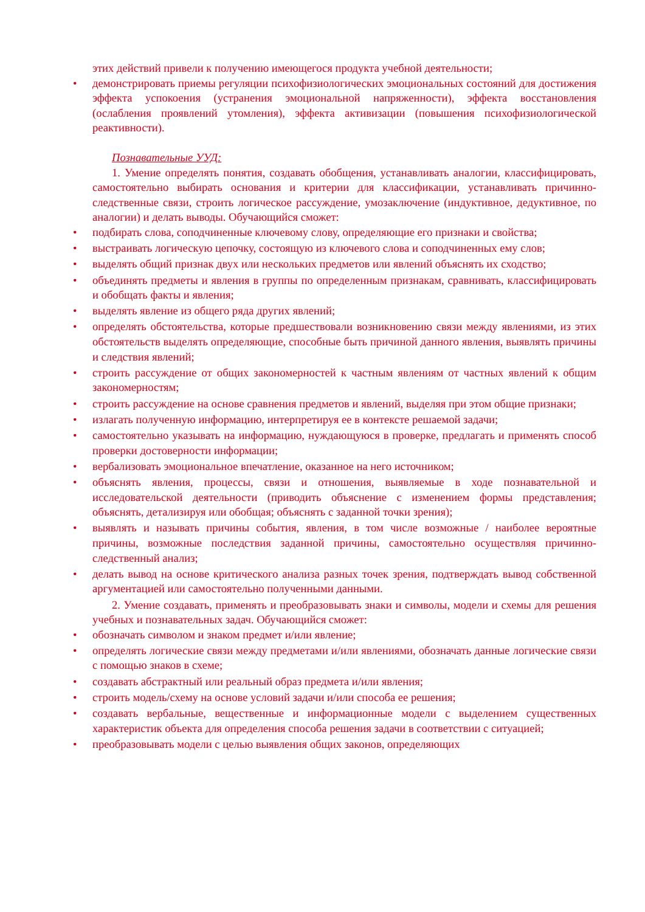этих действий привели к получению имеющегося продукта учебной деятельности;
• демонстрировать приемы регуляции психофизиологических эмоциональных состояний для достижения эффекта успокоения (устранения эмоциональной напряженности), эффекта восстановления (ослабления проявлений утомления), эффекта активизации (повышения психофизиологической реактивности).
Познавательные УУД:
1. Умение определять понятия, создавать обобщения, устанавливать аналогии, классифицировать, самостоятельно выбирать основания и критерии для классификации, устанавливать причинно-следственные связи, строить логическое рассуждение, умозаключение (индуктивное, дедуктивное, по аналогии) и делать выводы. Обучающийся сможет:
• подбирать слова, соподчиненные ключевому слову, определяющие его признаки и свойства;
• выстраивать логическую цепочку, состоящую из ключевого слова и соподчиненных ему слов;
• выделять общий признак двух или нескольких предметов или явлений объяснять их сходство;
• объединять предметы и явления в группы по определенным признакам, сравнивать, классифицировать и обобщать факты и явления;
• выделять явление из общего ряда других явлений;
• определять обстоятельства, которые предшествовали возникновению связи между явлениями, из этих обстоятельств выделять определяющие, способные быть причиной данного явления, выявлять причины и следствия явлений;
• строить рассуждение от общих закономерностей к частным явлениям от частных явлений к общим закономерностям;
• строить рассуждение на основе сравнения предметов и явлений, выделяя при этом общие признаки;
• излагать полученную информацию, интерпретируя ее в контексте решаемой задачи;
• самостоятельно указывать на информацию, нуждающуюся в проверке, предлагать и применять способ проверки достоверности информации;
• вербализовать эмоциональное впечатление, оказанное на него источником;
• объяснять явления, процессы, связи и отношения, выявляемые в ходе познавательной и исследовательской деятельности (приводить объяснение с изменением формы представления; объяснять, детализируя или обобщая; объяснять с заданной точки зрения);
• выявлять и называть причины события, явления, в том числе возможные / наиболее вероятные причины, возможные последствия заданной причины, самостоятельно осуществляя причинно-следственный анализ;
• делать вывод на основе критического анализа разных точек зрения, подтверждать вывод собственной аргументацией или самостоятельно полученными данными.
2. Умение создавать, применять и преобразовывать знаки и символы, модели и схемы для решения учебных и познавательных задач. Обучающийся сможет:
• обозначать символом и знаком предмет и/или явление;
• определять логические связи между предметами и/или явлениями, обозначать данные логические связи с помощью знаков в схеме;
• создавать абстрактный или реальный образ предмета и/или явления;
• строить модель/схему на основе условий задачи и/или способа ее решения;
• создавать вербальные, вещественные и информационные модели с выделением существенных характеристик объекта для определения способа решения задачи в соответствии с ситуацией;
• преобразовывать модели с целью выявления общих законов, определяющих